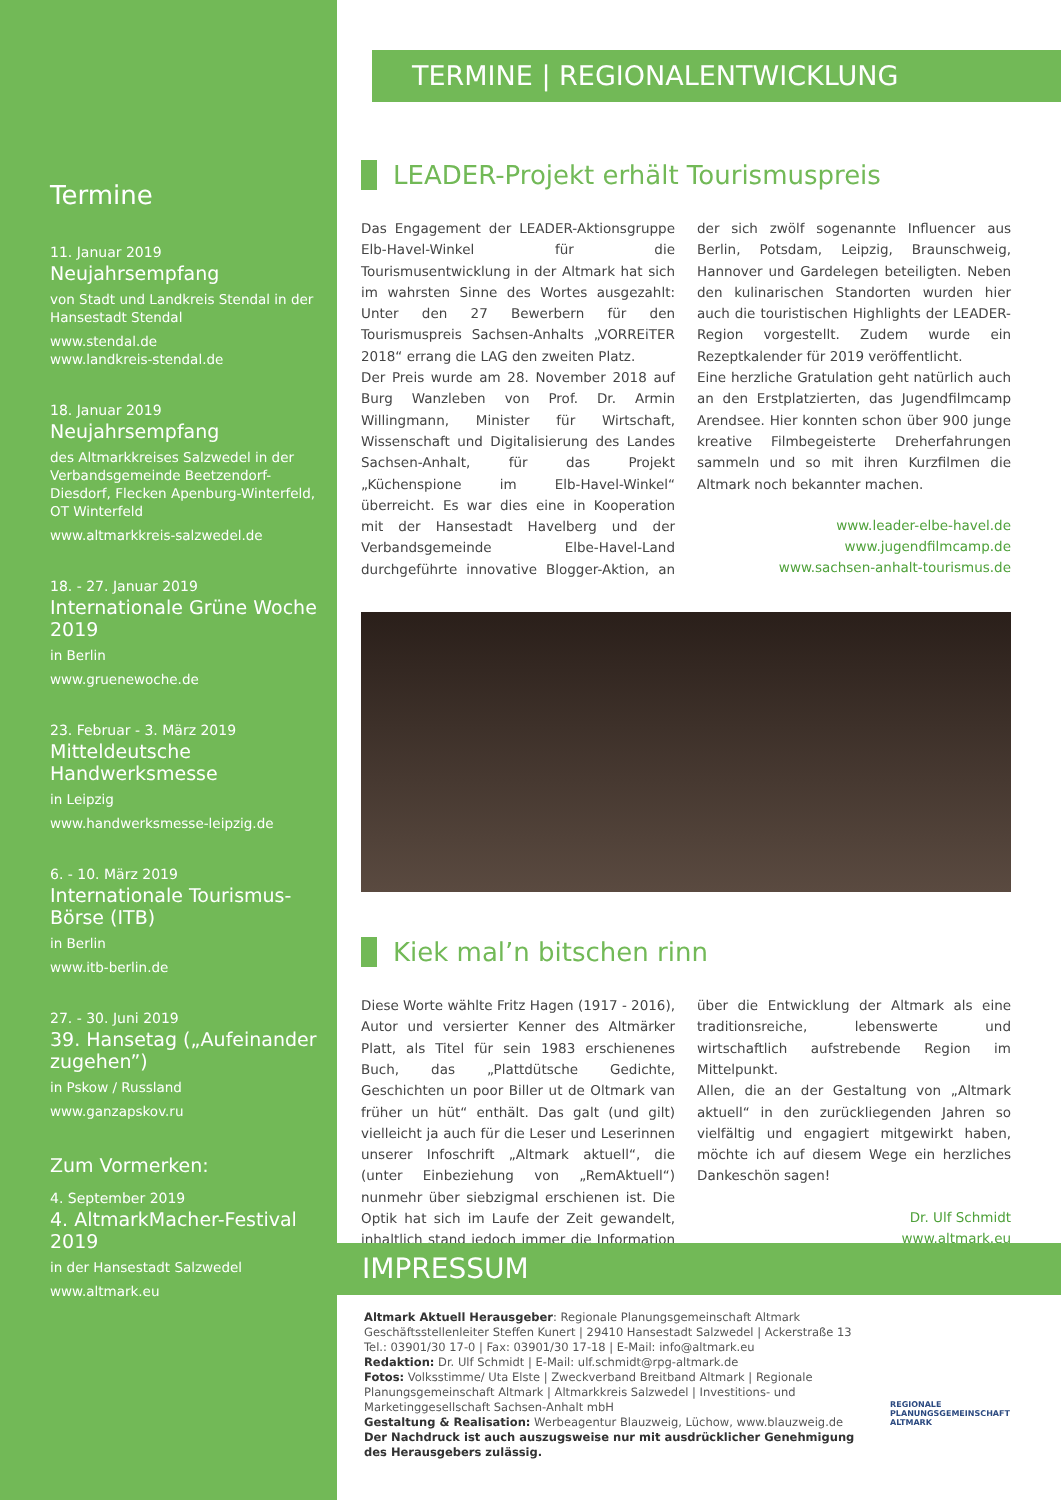Termine
11. Januar 2019
Neujahrsempfang
von Stadt und Landkreis Stendal in der Hansestadt Stendal
www.stendal.de
www.landkreis-stendal.de
18. Januar 2019
Neujahrsempfang
des Altmarkkreises Salzwedel in der Verbandsgemeinde Beetzendorf-Diesdorf, Flecken Apenburg-Winterfeld, OT Winterfeld
www.altmarkkreis-salzwedel.de
18. - 27. Januar 2019
Internationale Grüne Woche 2019
in Berlin
www.gruenewoche.de
23. Februar - 3. März 2019
Mitteldeutsche Handwerksmesse
in Leipzig
www.handwerksmesse-leipzig.de
6. - 10. März 2019
Internationale Tourismus-Börse (ITB)
in Berlin
www.itb-berlin.de
27. - 30. Juni 2019
39. Hansetag („Aufeinander zugehen”)
in Pskow / Russland
www.ganzapskov.ru
Zum Vormerken:
4. September 2019
4. AltmarkMacher-Festival 2019
in der Hansestadt Salzwedel
www.altmark.eu
TERMINE | REGIONALENTWICKLUNG
LEADER-Projekt erhält Tourismuspreis
Das Engagement der LEADER-Aktionsgruppe Elb-Havel-Winkel für die Tourismusentwicklung in der Altmark hat sich im wahrsten Sinne des Wortes ausgezahlt: Unter den 27 Bewerbern für den Tourismuspreis Sachsen-Anhalts „VORREiTER 2018“ errang die LAG den zweiten Platz.
Der Preis wurde am 28. November 2018 auf Burg Wanzleben von Prof. Dr. Armin Willingmann, Minister für Wirtschaft, Wissenschaft und Digitalisierung des Landes Sachsen-Anhalt, für das Projekt „Küchenspione im Elb-Havel-Winkel“ überreicht. Es war dies eine in Kooperation mit der Hansestadt Havelberg und der Verbandsgemeinde Elbe-Havel-Land durchgeführte innovative Blogger-Aktion, an der sich zwölf sogenannte Influencer aus Berlin, Potsdam, Leipzig, Braunschweig, Hannover und Gardelegen beteiligten. Neben den kulinarischen Standorten wurden hier auch die touristischen Highlights der LEADER-Region vorgestellt. Zudem wurde ein Rezeptkalender für 2019 veröffentlicht.
Eine herzliche Gratulation geht natürlich auch an den Erstplatzierten, das Jugendfilmcamp Arendsee. Hier konnten schon über 900 junge kreative Filmbegeisterte Dreherfahrungen sammeln und so mit ihren Kurzfilmen die Altmark noch bekannter machen.
www.leader-elbe-havel.de
www.jugendfilmcamp.de
www.sachsen-anhalt-tourismus.de
Kiek mal’n bitschen rinn
Diese Worte wählte Fritz Hagen (1917 - 2016), Autor und versierter Kenner des Altmärker Platt, als Titel für sein 1983 erschienenes Buch, das „Plattdütsche Gedichte, Geschichten un poor Biller ut de Oltmark van früher un hüt“ enthält. Das galt (und gilt) vielleicht ja auch für die Leser und Leserinnen unserer Infoschrift „Altmark aktuell“, die (unter Einbeziehung von „RemAktuell“) nunmehr über siebzigmal erschienen ist. Die Optik hat sich im Laufe der Zeit gewandelt, inhaltlich stand jedoch immer die Information über die Entwicklung der Altmark als eine traditionsreiche, lebenswerte und wirtschaftlich aufstrebende Region im Mittelpunkt.
Allen, die an der Gestaltung von „Altmark aktuell“ in den zurückliegenden Jahren so vielfältig und engagiert mitgewirkt haben, möchte ich auf diesem Wege ein herzliches Dankeschön sagen!
Dr. Ulf Schmidt
www.altmark.eu
IMPRESSUM
Altmark Aktuell Herausgeber: Regionale Planungsgemeinschaft Altmark
Geschäftsstellenleiter Steffen Kunert | 29410 Hansestadt Salzwedel | Ackerstraße 13
Tel.: 03901/30 17-0 | Fax: 03901/30 17-18 | E-Mail: info@altmark.eu
Redaktion: Dr. Ulf Schmidt | E-Mail: ulf.schmidt@rpg-altmark.de
Fotos: Volksstimme/ Uta Elste | Zweckverband Breitband Altmark | Regionale Planungsgemeinschaft Altmark | Altmarkkreis Salzwedel | Investitions- und Marketinggesellschaft Sachsen-Anhalt mbH
Gestaltung & Realisation: Werbeagentur Blauzweig, Lüchow, www.blauzweig.de
Der Nachdruck ist auch auszugsweise nur mit ausdrücklicher Genehmigung des Herausgebers zulässig.
REGIONALE
PLANUNGSGEMEINSCHAFT
ALTMARK